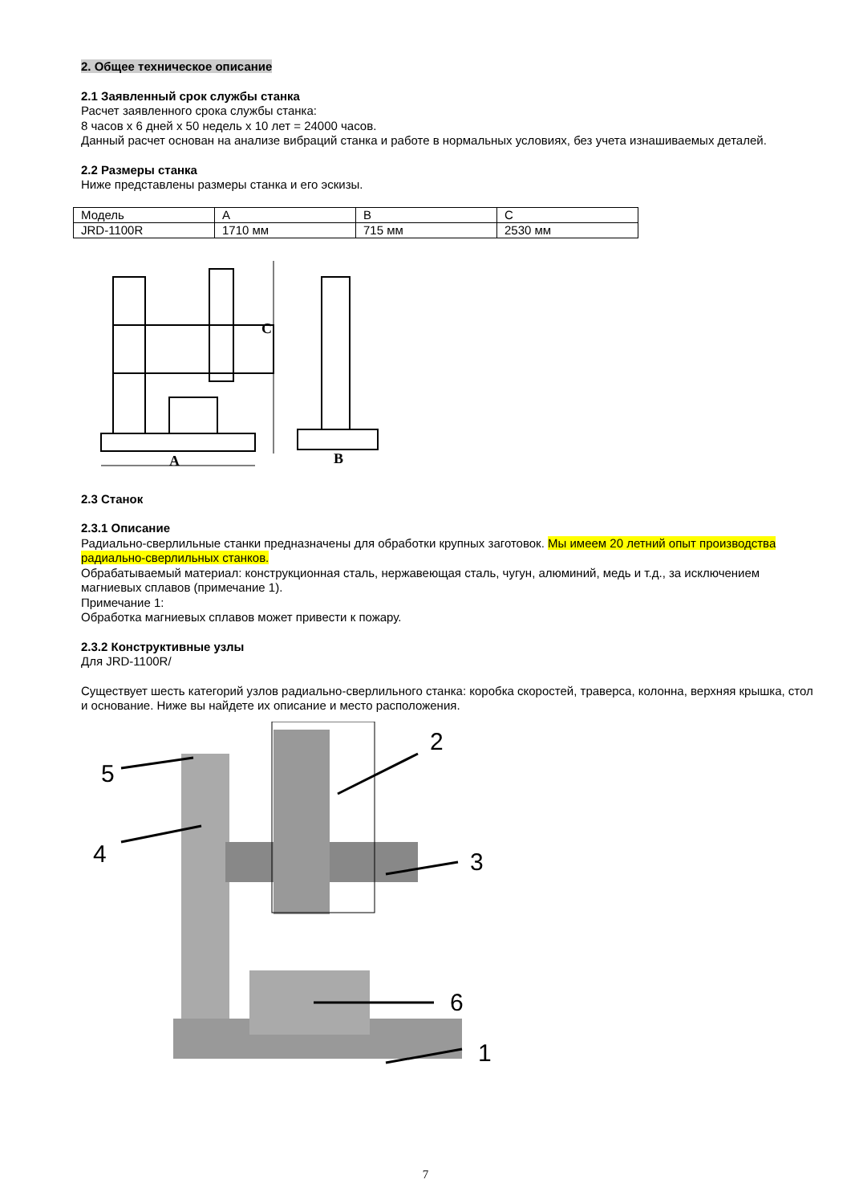2. Общее техническое описание
2.1 Заявленный срок службы станка
Расчет заявленного срока службы станка:
8 часов х 6 дней х 50 недель х 10 лет = 24000 часов.
Данный расчет основан на анализе вибраций станка и работе в нормальных условиях, без учета изнашиваемых деталей.
2.2 Размеры станка
Ниже представлены размеры станка и его эскизы.
| Модель | A | B | C |
| JRD-1100R | 1710 мм | 715 мм | 2530 мм |
C
A
B
2.3 Станок
2.3.1 Описание
Радиально-сверлильные станки предназначены для обработки крупных заготовок. Мы имеем 20 летний опыт производства радиально-сверлильных станков.
Обрабатываемый материал: конструкционная сталь, нержавеющая сталь, чугун, алюминий, медь и т.д., за исключением магниевых сплавов (примечание 1).
Примечание 1:
Обработка магниевых сплавов может привести к пожару.
2.3.2 Конструктивные узлы
Для JRD-1100R/
Существует шесть категорий узлов радиально-сверлильного станка: коробка скоростей, траверса, колонна, верхняя крышка, стол и основание. Ниже вы найдете их описание и место расположения.
5
4
2
3
6
1
7